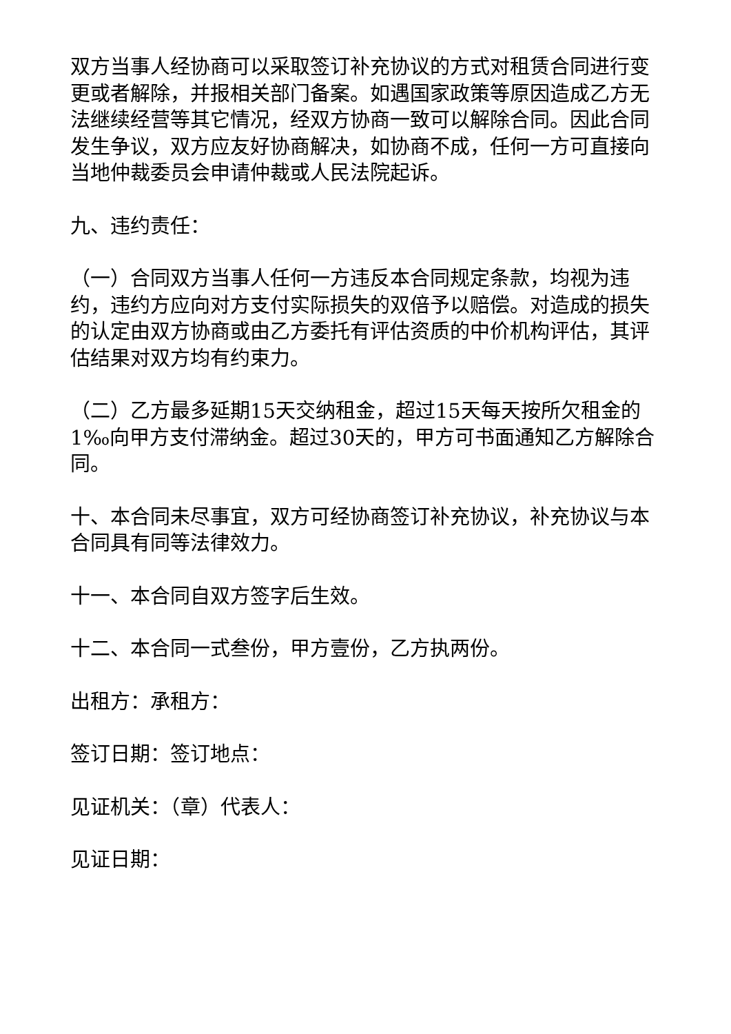双方当事人经协商可以采取签订补充协议的方式对租赁合同进行变更或者解除，并报相关部门备案。如遇国家政策等原因造成乙方无法继续经营等其它情况，经双方协商一致可以解除合同。因此合同发生争议，双方应友好协商解决，如协商不成，任何一方可直接向当地仲裁委员会申请仲裁或人民法院起诉。
九、违约责任：
（一）合同双方当事人任何一方违反本合同规定条款，均视为违约，违约方应向对方支付实际损失的双倍予以赔偿。对造成的损失的认定由双方协商或由乙方委托有评估资质的中价机构评估，其评估结果对双方均有约束力。
（二）乙方最多延期15天交纳租金，超过15天每天按所欠租金的1‰向甲方支付滞纳金。超过30天的，甲方可书面通知乙方解除合同。
十、本合同未尽事宜，双方可经协商签订补充协议，补充协议与本合同具有同等法律效力。
十一、本合同自双方签字后生效。
十二、本合同一式叁份，甲方壹份，乙方执两份。
出租方：承租方：
签订日期：签订地点：
见证机关：（章）代表人：
见证日期：